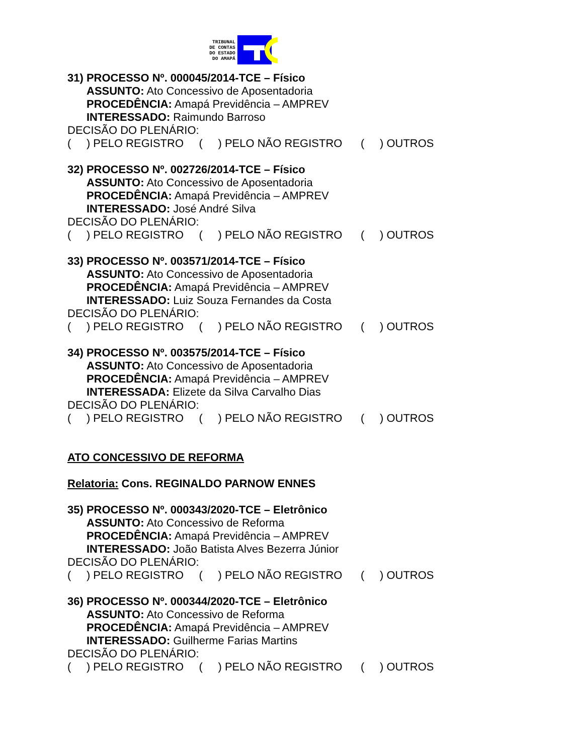TRIBUNAL
DE CONTAS
DO ESTADO
DO AMAPÁ
31) PROCESSO Nº. 000045/2014-TCE – Físico
ASSUNTO: Ato Concessivo de Aposentadoria
PROCEDÊNCIA: Amapá Previdência – AMPREV
INTERESSADO: Raimundo Barroso
DECISÃO DO PLENÁRIO:
( ) PELO REGISTRO ( ) PELO NÃO REGISTRO ( ) OUTROS
32) PROCESSO Nº. 002726/2014-TCE – Físico
ASSUNTO: Ato Concessivo de Aposentadoria
PROCEDÊNCIA: Amapá Previdência – AMPREV
INTERESSADO: José André Silva
DECISÃO DO PLENÁRIO:
( ) PELO REGISTRO ( ) PELO NÃO REGISTRO ( ) OUTROS
33) PROCESSO Nº. 003571/2014-TCE – Físico
ASSUNTO: Ato Concessivo de Aposentadoria
PROCEDÊNCIA: Amapá Previdência – AMPREV
INTERESSADO: Luiz Souza Fernandes da Costa
DECISÃO DO PLENÁRIO:
( ) PELO REGISTRO ( ) PELO NÃO REGISTRO ( ) OUTROS
34) PROCESSO Nº. 003575/2014-TCE – Físico
ASSUNTO: Ato Concessivo de Aposentadoria
PROCEDÊNCIA: Amapá Previdência – AMPREV
INTERESSADA: Elizete da Silva Carvalho Dias
DECISÃO DO PLENÁRIO:
( ) PELO REGISTRO ( ) PELO NÃO REGISTRO ( ) OUTROS
ATO CONCESSIVO DE REFORMA
Relatoria: Cons. REGINALDO PARNOW ENNES
35) PROCESSO Nº. 000343/2020-TCE – Eletrônico
ASSUNTO: Ato Concessivo de Reforma
PROCEDÊNCIA: Amapá Previdência – AMPREV
INTERESSADO: João Batista Alves Bezerra Júnior
DECISÃO DO PLENÁRIO:
( ) PELO REGISTRO ( ) PELO NÃO REGISTRO ( ) OUTROS
36) PROCESSO Nº. 000344/2020-TCE – Eletrônico
ASSUNTO: Ato Concessivo de Reforma
PROCEDÊNCIA: Amapá Previdência – AMPREV
INTERESSADO: Guilherme Farias Martins
DECISÃO DO PLENÁRIO:
( ) PELO REGISTRO ( ) PELO NÃO REGISTRO ( ) OUTROS